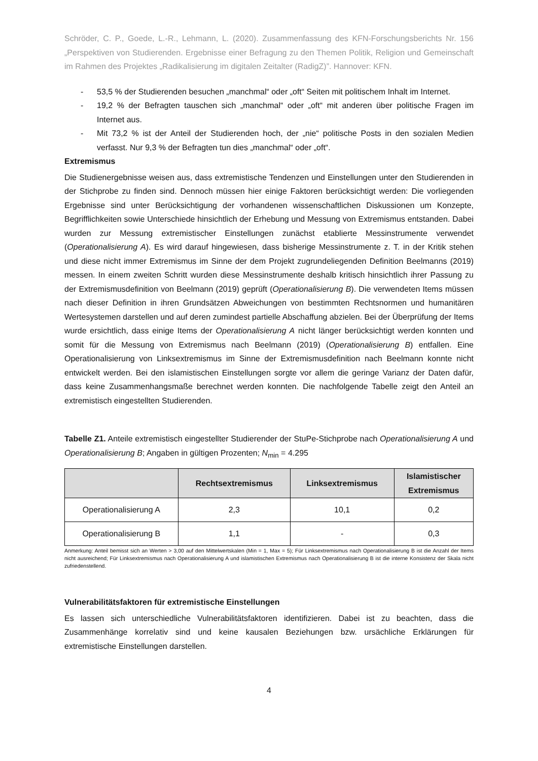Schröder, C. P., Goede, L.-R., Lehmann, L. (2020). Zusammenfassung des KFN-Forschungsberichts Nr. 156 „Perspektiven von Studierenden. Ergebnisse einer Befragung zu den Themen Politik, Religion und Gemeinschaft im Rahmen des Projektes „Radikalisierung im digitalen Zeitalter (RadigZ)”. Hannover: KFN.
- 53,5 % der Studierenden besuchen „manchmal“ oder „oft“ Seiten mit politischem Inhalt im Internet.
- 19,2 % der Befragten tauschen sich „manchmal“ oder „oft“ mit anderen über politische Fragen im Internet aus.
- Mit 73,2 % ist der Anteil der Studierenden hoch, der „nie“ politische Posts in den sozialen Medien verfasst. Nur 9,3 % der Befragten tun dies „manchmal“ oder „oft“.
Extremismus
Die Studienergebnisse weisen aus, dass extremistische Tendenzen und Einstellungen unter den Studierenden in der Stichprobe zu finden sind. Dennoch müssen hier einige Faktoren berücksichtigt werden: Die vorliegenden Ergebnisse sind unter Berücksichtigung der vorhandenen wissenschaftlichen Diskussionen um Konzepte, Begrifflichkeiten sowie Unterschiede hinsichtlich der Erhebung und Messung von Extremismus entstanden. Dabei wurden zur Messung extremistischer Einstellungen zunächst etablierte Messinstrumente verwendet (Operationalisierung A). Es wird darauf hingewiesen, dass bisherige Messinstrumente z. T. in der Kritik stehen und diese nicht immer Extremismus im Sinne der dem Projekt zugrundeliegenden Definition Beelmanns (2019) messen. In einem zweiten Schritt wurden diese Messinstrumente deshalb kritisch hinsichtlich ihrer Passung zu der Extremismusdefinition von Beelmann (2019) geprüft (Operationalisierung B). Die verwendeten Items müssen nach dieser Definition in ihren Grundsätzen Abweichungen von bestimmten Rechtsnormen und humanitären Wertesystemen darstellen und auf deren zumindest partielle Abschaffung abzielen. Bei der Überprüfung der Items wurde ersichtlich, dass einige Items der Operationalisierung A nicht länger berücksichtigt werden konnten und somit für die Messung von Extremismus nach Beelmann (2019) (Operationalisierung B) entfallen. Eine Operationalisierung von Linksextremismus im Sinne der Extremismusdefinition nach Beelmann konnte nicht entwickelt werden. Bei den islamistischen Einstellungen sorgte vor allem die geringe Varianz der Daten dafür, dass keine Zusammenhangsmaße berechnet werden konnten. Die nachfolgende Tabelle zeigt den Anteil an extremistisch eingestellten Studierenden.
Tabelle Z1. Anteile extremistisch eingestellter Studierender der StuPe-Stichprobe nach Operationalisierung A und Operationalisierung B; Angaben in gültigen Prozenten; N<sub>min</sub> = 4.295
| | Rechtsextremismus | Linksextremismus | Islamistischer Extremismus |
| --- | --- | --- | --- |
| Operationalisierung A | 2,3 | 10,1 | 0,2 |
| Operationalisierung B | 1,1 | - | 0,3 |
Anmerkung: Anteil bemisst sich an Werten > 3,00 auf den Mittelwertskalen (Min = 1, Max = 5); Für Linksextremismus nach Operationalisierung B ist die Anzahl der Items nicht ausreichend; Für Linksextremismus nach Operationalisierung A und islamistischen Extremismus nach Operationalisierung B ist die interne Konsistenz der Skala nicht zufriedenstellend.
Vulnerabilitätsfaktoren für extremistische Einstellungen
Es lassen sich unterschiedliche Vulnerabilitätsfaktoren identifizieren. Dabei ist zu beachten, dass die Zusammenhänge korrelativ sind und keine kausalen Beziehungen bzw. ursächliche Erklärungen für extremistische Einstellungen darstellen.
4